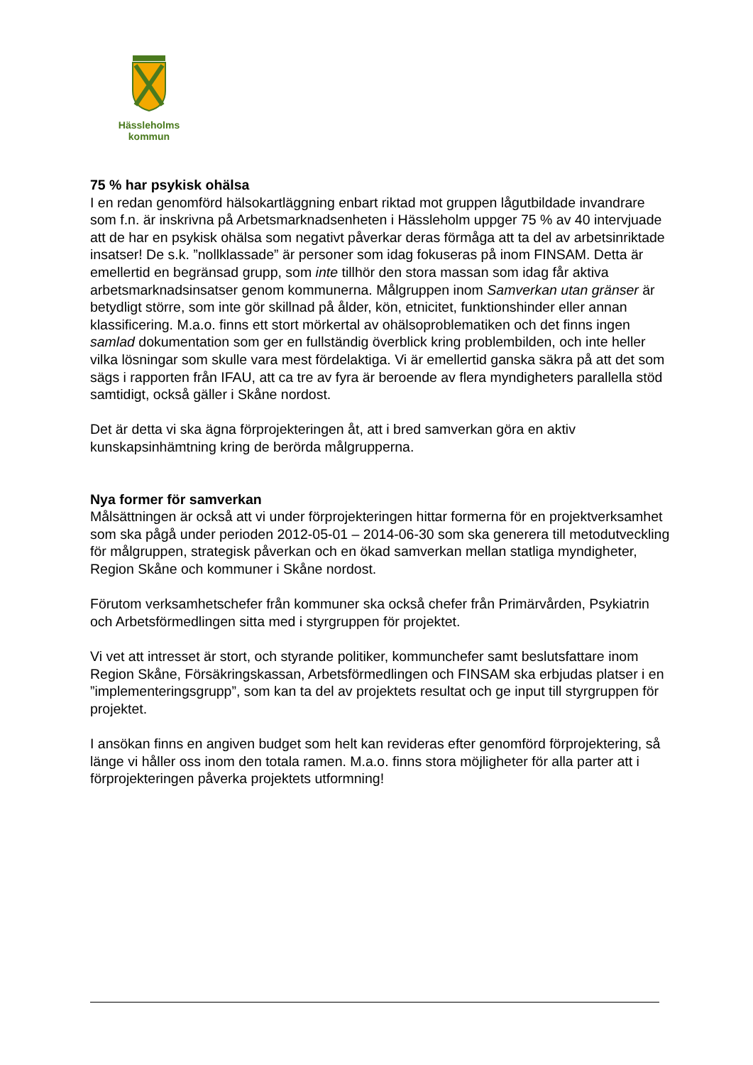Hässleholms
kommun
75 % har psykisk ohälsa
I en redan genomförd hälsokartläggning enbart riktad mot gruppen lågutbildade invandrare som f.n. är inskrivna på Arbetsmarknadsenheten i Hässleholm uppger 75 % av 40 intervjuade att de har en psykisk ohälsa som negativt påverkar deras förmåga att ta del av arbetsinriktade insatser! De s.k. ”nollklassade” är personer som idag fokuseras på inom FINSAM. Detta är emellertid en begränsad grupp, som inte tillhör den stora massan som idag får aktiva arbetsmarknadsinsatser genom kommunerna. Målgruppen inom Samverkan utan gränser är betydligt större, som inte gör skillnad på ålder, kön, etnicitet, funktionshinder eller annan klassificering. M.a.o. finns ett stort mörkertal av ohälsoproblematiken och det finns ingen samlad dokumentation som ger en fullständig överblick kring problembilden, och inte heller vilka lösningar som skulle vara mest fördelaktiga. Vi är emellertid ganska säkra på att det som sägs i rapporten från IFAU, att ca tre av fyra är beroende av flera myndigheters parallella stöd samtidigt, också gäller i Skåne nordost.
Det är detta vi ska ägna förprojekteringen åt, att i bred samverkan göra en aktiv kunskapsinhämtning kring de berörda målgrupperna.
Nya former för samverkan
Målsättningen är också att vi under förprojekteringen hittar formerna för en projektverksamhet som ska pågå under perioden 2012-05-01 – 2014-06-30 som ska generera till metodutveckling för målgruppen, strategisk påverkan och en ökad samverkan mellan statliga myndigheter, Region Skåne och kommuner i Skåne nordost.
Förutom verksamhetschefer från kommuner ska också chefer från Primärvården, Psykiatrin och Arbetsförmedlingen sitta med i styrgruppen för projektet.
Vi vet att intresset är stort, och styrande politiker, kommunchefer samt beslutsfattare inom Region Skåne, Försäkringskassan, Arbetsförmedlingen och FINSAM ska erbjudas platser i en ”implementeringsgrupp”, som kan ta del av projektets resultat och ge input till styrgruppen för projektet.
I ansökan finns en angiven budget som helt kan revideras efter genomförd förprojektering, så länge vi håller oss inom den totala ramen. M.a.o. finns stora möjligheter för alla parter att i förprojekteringen påverka projektets utformning!